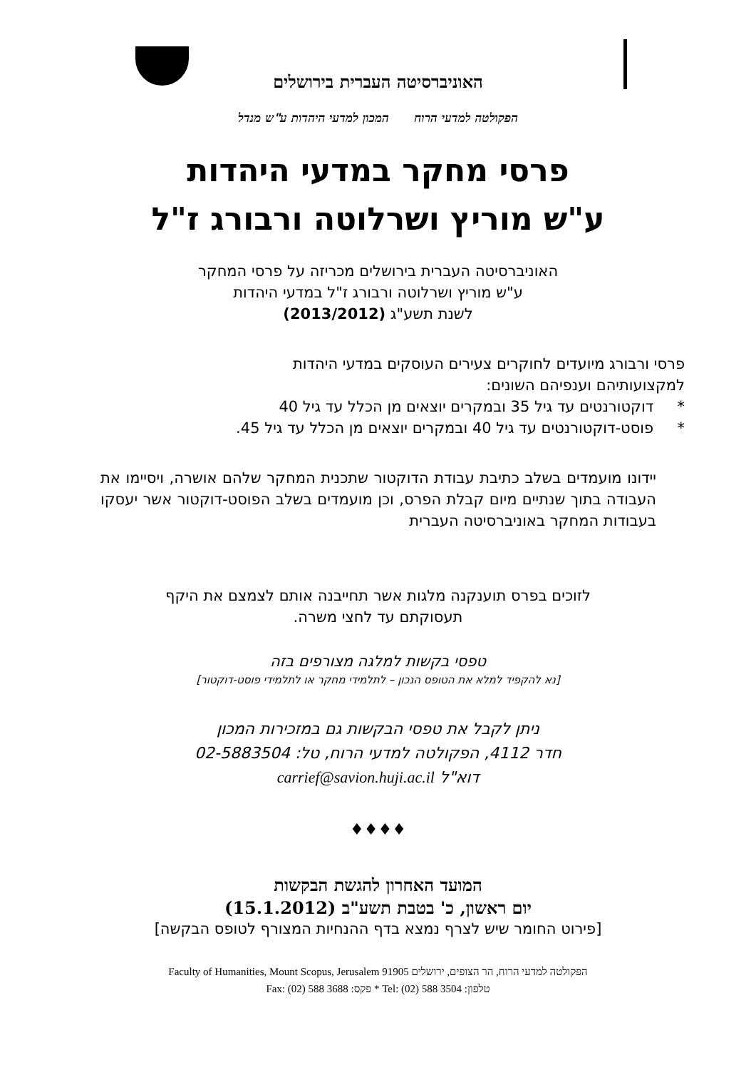האוניברסיטה העברית בירושלים
הפקולטה למדעי הרוח המכון למדעי היהדות ע"ש מנדל
פרסי מחקר במדעי היהדות
ע"ש מוריץ ושרלוטה ורבורג ז"ל
האוניברסיטה העברית בירושלים מכריזה על פרסי המחקר
ע"ש מוריץ ושרלוטה ורבורג ז"ל במדעי היהדות
לשנת תשע"ג (2013/2012)
פרסי ורבורג מיועדים לחוקרים צעירים העוסקים במדעי היהדות
למקצועותיהם וענפיהם השונים:
* דוקטורנטים עד גיל 35 ובמקרים יוצאים מן הכלל עד גיל 40
* פוסט-דוקטורנטים עד גיל 40 ובמקרים יוצאים מן הכלל עד גיל 45.
יידונו מועמדים בשלב כתיבת עבודת הדוקטור שתכנית המחקר שלהם אושרה, ויסיימו את העבודה בתוך שנתיים מיום קבלת הפרס, וכן מועמדים בשלב הפוסט-דוקטור אשר יעסקו בעבודות המחקר באוניברסיטה העברית
לזוכים בפרס תוענקנה מלגות אשר תחייבנה אותם לצמצם את היקף
תעסוקתם עד לחצי משרה.
טפסי בקשות למלגה מצורפים בזה
[נא להקפיד למלא את הטופס הנכון – לתלמידי מחקר או לתלמידי פוסט-דוקטור]
ניתן לקבל את טפסי הבקשות גם במזכירות המכון
חדר 4112, הפקולטה למדעי הרוח, טל: 02-5883504
דוא"ל carrief@savion.huji.ac.il
♦♦♦♦
המועד האחרון להגשת הבקשות
יום ראשון, כ' בטבת תשע"ב (15.1.2012)
[פירוט החומר שיש לצרף נמצא בדף ההנחיות המצורף לטופס הבקשה]
הפקולטה למדעי הרוח, הר הצופים, ירושלים 91905 Faculty of Humanities, Mount Scopus, Jerusalem
טלפון: 3504 588 (02) :Tel * פקס: 3688 588 (02) :Fax